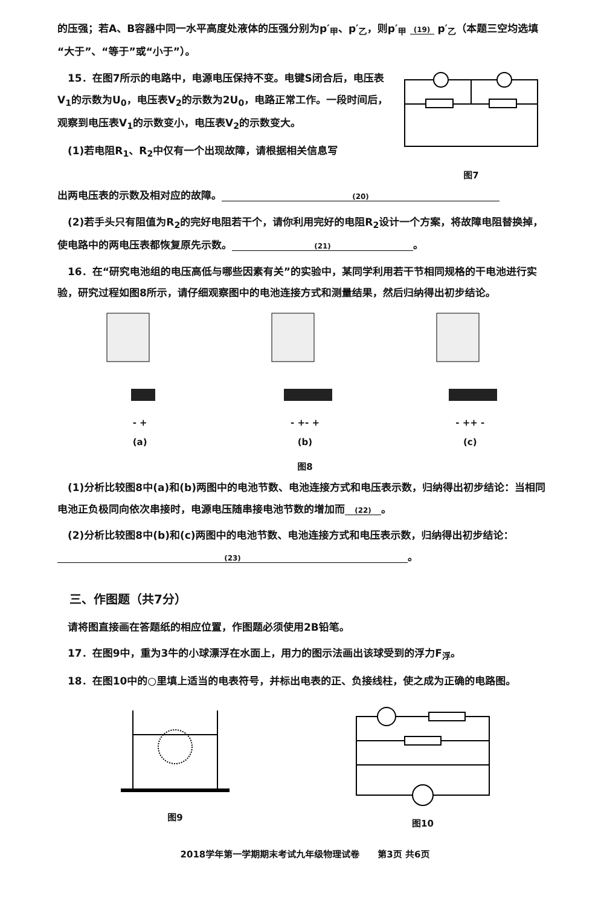的压强；若A、B容器中同一水平高度处液体的压强分别为p′<sub>甲</sub>、p′<sub>乙</sub>，则p′<sub>甲</sub> (19) p′<sub>乙</sub>（本题三空均选填“大于”、“等于”或“小于”）。
　15．在图7所示的电路中，电源电压保持不变。电键S闭合后，电压表V<sub>1</sub>的示数为U<sub>0</sub>，电压表V<sub>2</sub>的示数为2U<sub>0</sub>，电路正常工作。一段时间后，观察到电压表V<sub>1</sub>的示数变小，电压表V<sub>2</sub>的示数变大。
　(1)若电阻R<sub>1</sub>、R<sub>2</sub>中仅有一个出现故障，请根据相关信息写
图7
出两电压表的示数及相对应的故障。 (20)
　(2)若手头只有阻值为R<sub>2</sub>的完好电阻若干个，请你利用完好的电阻R<sub>2</sub>设计一个方案，将故障电阻替换掉，使电路中的两电压表都恢复原先示数。 (21) 。
　16．在“研究电池组的电压高低与哪些因素有关”的实验中，某同学利用若干节相同规格的干电池进行实验，研究过程如图8所示，请仔细观察图中的电池连接方式和测量结果，然后归纳得出初步结论。
- +
(a)
- +- +
(b)
- ++ -
(c)
图8
　(1)分析比较图8中(a)和(b)两图中的电池节数、电池连接方式和电压表示数，归纳得出初步结论：当相同电池正负极同向依次串接时，电源电压随串接电池节数的增加而 (22) 。
　(2)分析比较图8中(b)和(c)两图中的电池节数、电池连接方式和电压表示数，归纳得出初步结论： (23) 。
　三、作图题（共7分）
　请将图直接画在答题纸的相应位置，作图题必须使用2B铅笔。
　17．在图9中，重为3牛的小球漂浮在水面上，用力的图示法画出该球受到的浮力F<sub>浮</sub>。
　18．在图10中的○里填上适当的电表符号，并标出电表的正、负接线柱，使之成为正确的电路图。
图9 图10
2018学年第一学期期末考试九年级物理试卷　　第3页 共6页